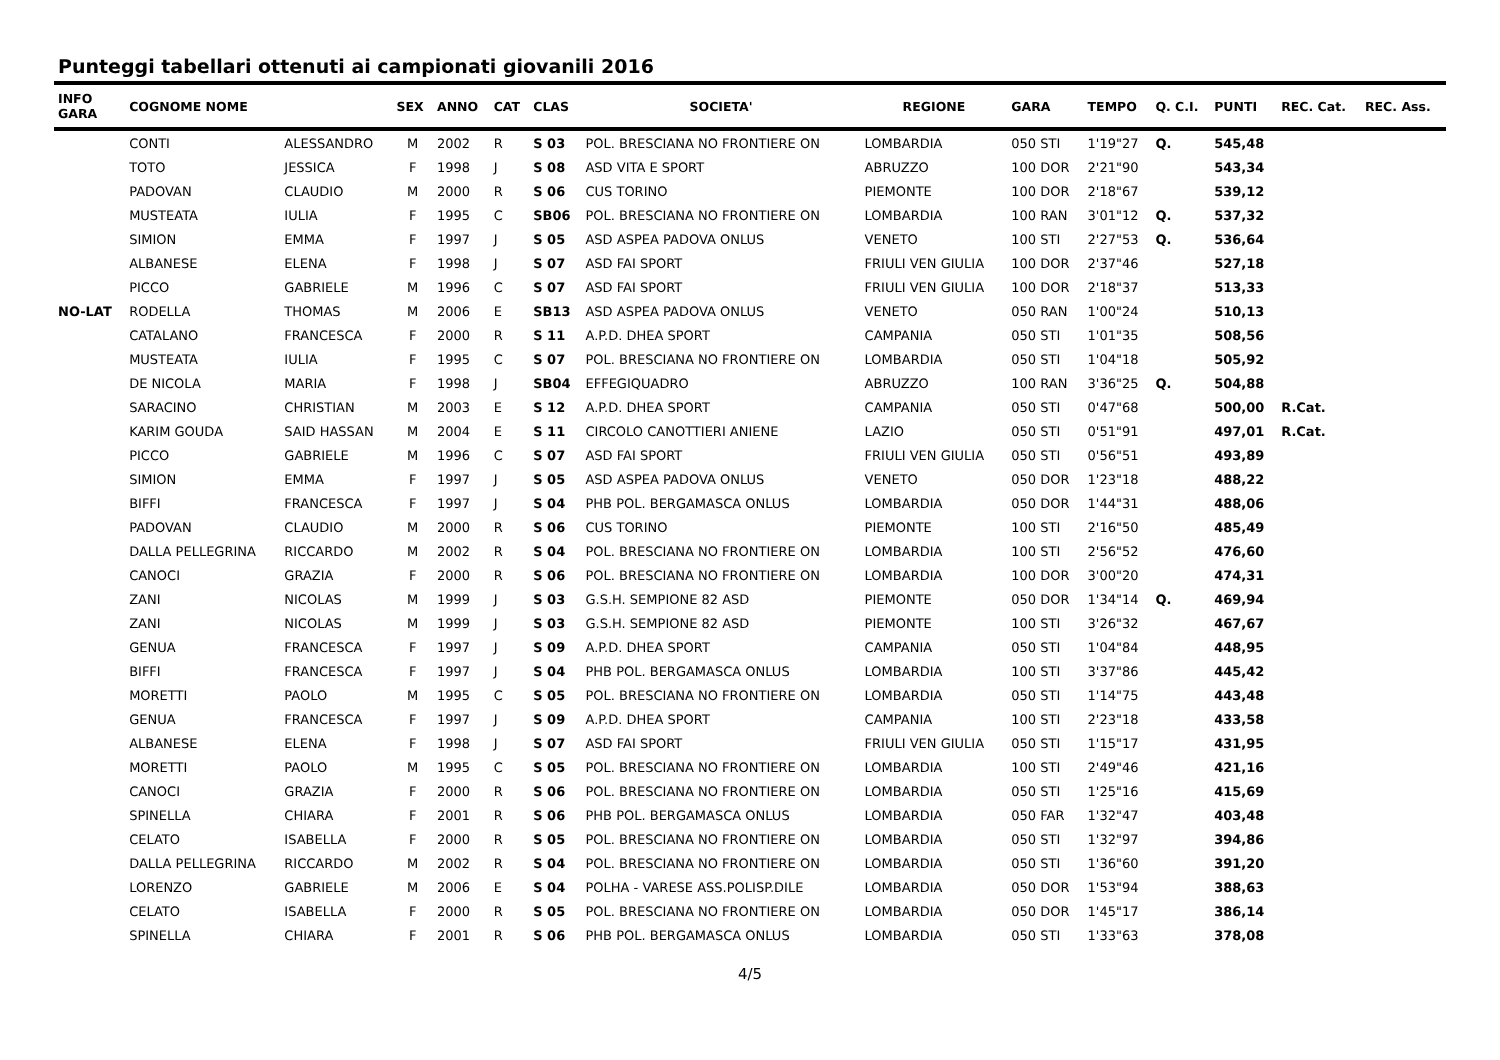Punteggi tabellari ottenuti ai campionati giovanili 2016
| INFO GARA | COGNOME NOME | | SEX | ANNO | CAT | CLAS | SOCIETA' | REGIONE | GARA | TEMPO | Q. C.I. | PUNTI | REC. Cat. | REC. Ass. |
| --- | --- | --- | --- | --- | --- | --- | --- | --- | --- | --- | --- | --- | --- | --- |
| | CONTI | ALESSANDRO | M | 2002 | R | S 03 | POL. BRESCIANA NO FRONTIERE ON | LOMBARDIA | 050 STI | 1'19"27 | Q. | 545,48 | | |
| | TOTO | JESSICA | F | 1998 | J | S 08 | ASD VITA E SPORT | ABRUZZO | 100 DOR | 2'21"90 | | 543,34 | | |
| | PADOVAN | CLAUDIO | M | 2000 | R | S 06 | CUS TORINO | PIEMONTE | 100 DOR | 2'18"67 | | 539,12 | | |
| | MUSTEATA | IULIA | F | 1995 | C | SB06 | POL. BRESCIANA NO FRONTIERE ON | LOMBARDIA | 100 RAN | 3'01"12 | Q. | 537,32 | | |
| | SIMION | EMMA | F | 1997 | J | S 05 | ASD ASPEA PADOVA ONLUS | VENETO | 100 STI | 2'27"53 | Q. | 536,64 | | |
| | ALBANESE | ELENA | F | 1998 | J | S 07 | ASD FAI SPORT | FRIULI VEN GIULIA | 100 DOR | 2'37"46 | | 527,18 | | |
| | PICCO | GABRIELE | M | 1996 | C | S 07 | ASD FAI SPORT | FRIULI VEN GIULIA | 100 DOR | 2'18"37 | | 513,33 | | |
| NO-LAT | RODELLA | THOMAS | M | 2006 | E | SB13 | ASD ASPEA PADOVA ONLUS | VENETO | 050 RAN | 1'00"24 | | 510,13 | | |
| | CATALANO | FRANCESCA | F | 2000 | R | S 11 | A.P.D. DHEA SPORT | CAMPANIA | 050 STI | 1'01"35 | | 508,56 | | |
| | MUSTEATA | IULIA | F | 1995 | C | S 07 | POL. BRESCIANA NO FRONTIERE ON | LOMBARDIA | 050 STI | 1'04"18 | | 505,92 | | |
| | DE NICOLA | MARIA | F | 1998 | J | SB04 | EFFEGIQUADRO | ABRUZZO | 100 RAN | 3'36"25 | Q. | 504,88 | | |
| | SARACINO | CHRISTIAN | M | 2003 | E | S 12 | A.P.D. DHEA SPORT | CAMPANIA | 050 STI | 0'47"68 | | 500,00 | R.Cat. | |
| | KARIM GOUDA | SAID HASSAN | M | 2004 | E | S 11 | CIRCOLO CANOTTIERI ANIENE | LAZIO | 050 STI | 0'51"91 | | 497,01 | R.Cat. | |
| | PICCO | GABRIELE | M | 1996 | C | S 07 | ASD FAI SPORT | FRIULI VEN GIULIA | 050 STI | 0'56"51 | | 493,89 | | |
| | SIMION | EMMA | F | 1997 | J | S 05 | ASD ASPEA PADOVA ONLUS | VENETO | 050 DOR | 1'23"18 | | 488,22 | | |
| | BIFFI | FRANCESCA | F | 1997 | J | S 04 | PHB POL. BERGAMASCA ONLUS | LOMBARDIA | 050 DOR | 1'44"31 | | 488,06 | | |
| | PADOVAN | CLAUDIO | M | 2000 | R | S 06 | CUS TORINO | PIEMONTE | 100 STI | 2'16"50 | | 485,49 | | |
| | DALLA PELLEGRINA | RICCARDO | M | 2002 | R | S 04 | POL. BRESCIANA NO FRONTIERE ON | LOMBARDIA | 100 STI | 2'56"52 | | 476,60 | | |
| | CANOCI | GRAZIA | F | 2000 | R | S 06 | POL. BRESCIANA NO FRONTIERE ON | LOMBARDIA | 100 DOR | 3'00"20 | | 474,31 | | |
| | ZANI | NICOLAS | M | 1999 | J | S 03 | G.S.H. SEMPIONE 82 ASD | PIEMONTE | 050 DOR | 1'34"14 | Q. | 469,94 | | |
| | ZANI | NICOLAS | M | 1999 | J | S 03 | G.S.H. SEMPIONE 82 ASD | PIEMONTE | 100 STI | 3'26"32 | | 467,67 | | |
| | GENUA | FRANCESCA | F | 1997 | J | S 09 | A.P.D. DHEA SPORT | CAMPANIA | 050 STI | 1'04"84 | | 448,95 | | |
| | BIFFI | FRANCESCA | F | 1997 | J | S 04 | PHB POL. BERGAMASCA ONLUS | LOMBARDIA | 100 STI | 3'37"86 | | 445,42 | | |
| | MORETTI | PAOLO | M | 1995 | C | S 05 | POL. BRESCIANA NO FRONTIERE ON | LOMBARDIA | 050 STI | 1'14"75 | | 443,48 | | |
| | GENUA | FRANCESCA | F | 1997 | J | S 09 | A.P.D. DHEA SPORT | CAMPANIA | 100 STI | 2'23"18 | | 433,58 | | |
| | ALBANESE | ELENA | F | 1998 | J | S 07 | ASD FAI SPORT | FRIULI VEN GIULIA | 050 STI | 1'15"17 | | 431,95 | | |
| | MORETTI | PAOLO | M | 1995 | C | S 05 | POL. BRESCIANA NO FRONTIERE ON | LOMBARDIA | 100 STI | 2'49"46 | | 421,16 | | |
| | CANOCI | GRAZIA | F | 2000 | R | S 06 | POL. BRESCIANA NO FRONTIERE ON | LOMBARDIA | 050 STI | 1'25"16 | | 415,69 | | |
| | SPINELLA | CHIARA | F | 2001 | R | S 06 | PHB POL. BERGAMASCA ONLUS | LOMBARDIA | 050 FAR | 1'32"47 | | 403,48 | | |
| | CELATO | ISABELLA | F | 2000 | R | S 05 | POL. BRESCIANA NO FRONTIERE ON | LOMBARDIA | 050 STI | 1'32"97 | | 394,86 | | |
| | DALLA PELLEGRINA | RICCARDO | M | 2002 | R | S 04 | POL. BRESCIANA NO FRONTIERE ON | LOMBARDIA | 050 STI | 1'36"60 | | 391,20 | | |
| | LORENZO | GABRIELE | M | 2006 | E | S 04 | POLHA - VARESE ASS.POLISP.DILE | LOMBARDIA | 050 DOR | 1'53"94 | | 388,63 | | |
| | CELATO | ISABELLA | F | 2000 | R | S 05 | POL. BRESCIANA NO FRONTIERE ON | LOMBARDIA | 050 DOR | 1'45"17 | | 386,14 | | |
| | SPINELLA | CHIARA | F | 2001 | R | S 06 | PHB POL. BERGAMASCA ONLUS | LOMBARDIA | 050 STI | 1'33"63 | | 378,08 | | |
4/5